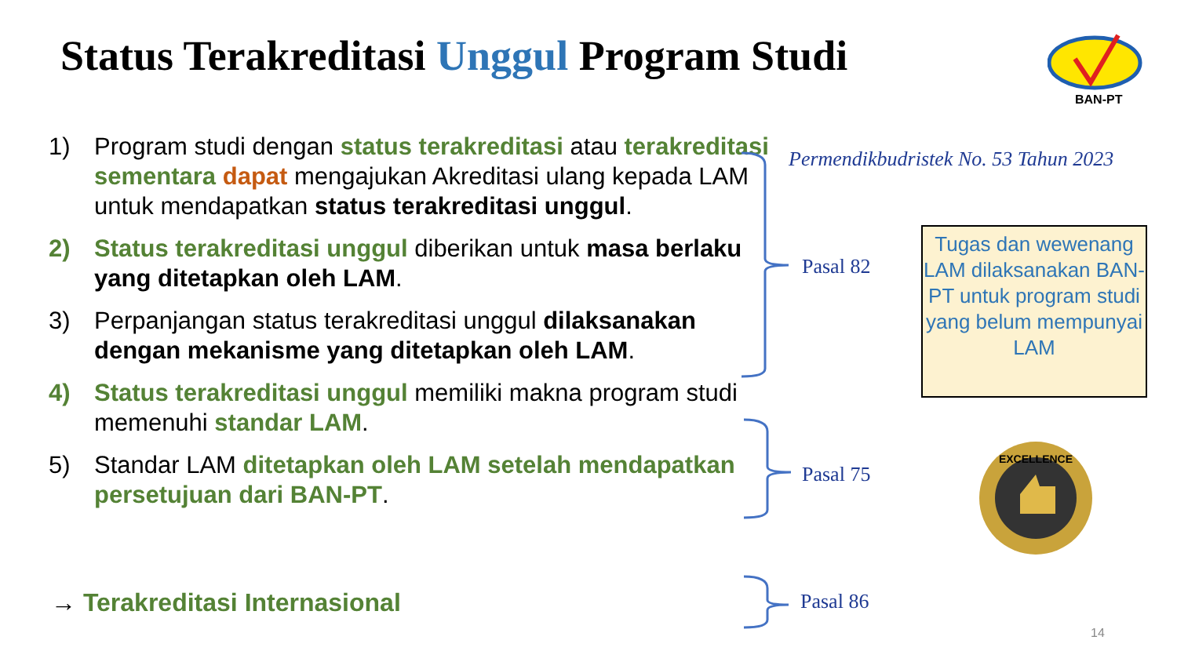Status Terakreditasi Unggul Program Studi
BAN-PT
1) Program studi dengan status terakreditasi atau terakreditasi sementara dapat mengajukan Akreditasi ulang kepada LAM untuk mendapatkan status terakreditasi unggul.
2) Status terakreditasi unggul diberikan untuk masa berlaku yang ditetapkan oleh LAM.
3) Perpanjangan status terakreditasi unggul dilaksanakan dengan mekanisme yang ditetapkan oleh LAM.
4) Status terakreditasi unggul memiliki makna program studi memenuhi standar LAM.
5) Standar LAM ditetapkan oleh LAM setelah mendapatkan persetujuan dari BAN-PT.
→ Terakreditasi Internasional
Permendikbudristek No. 53 Tahun 2023
Pasal 82
Pasal 75
Pasal 86
Tugas dan wewenang LAM dilaksanakan BAN-PT untuk program studi yang belum mempunyai LAM
EXCELLENCE
14